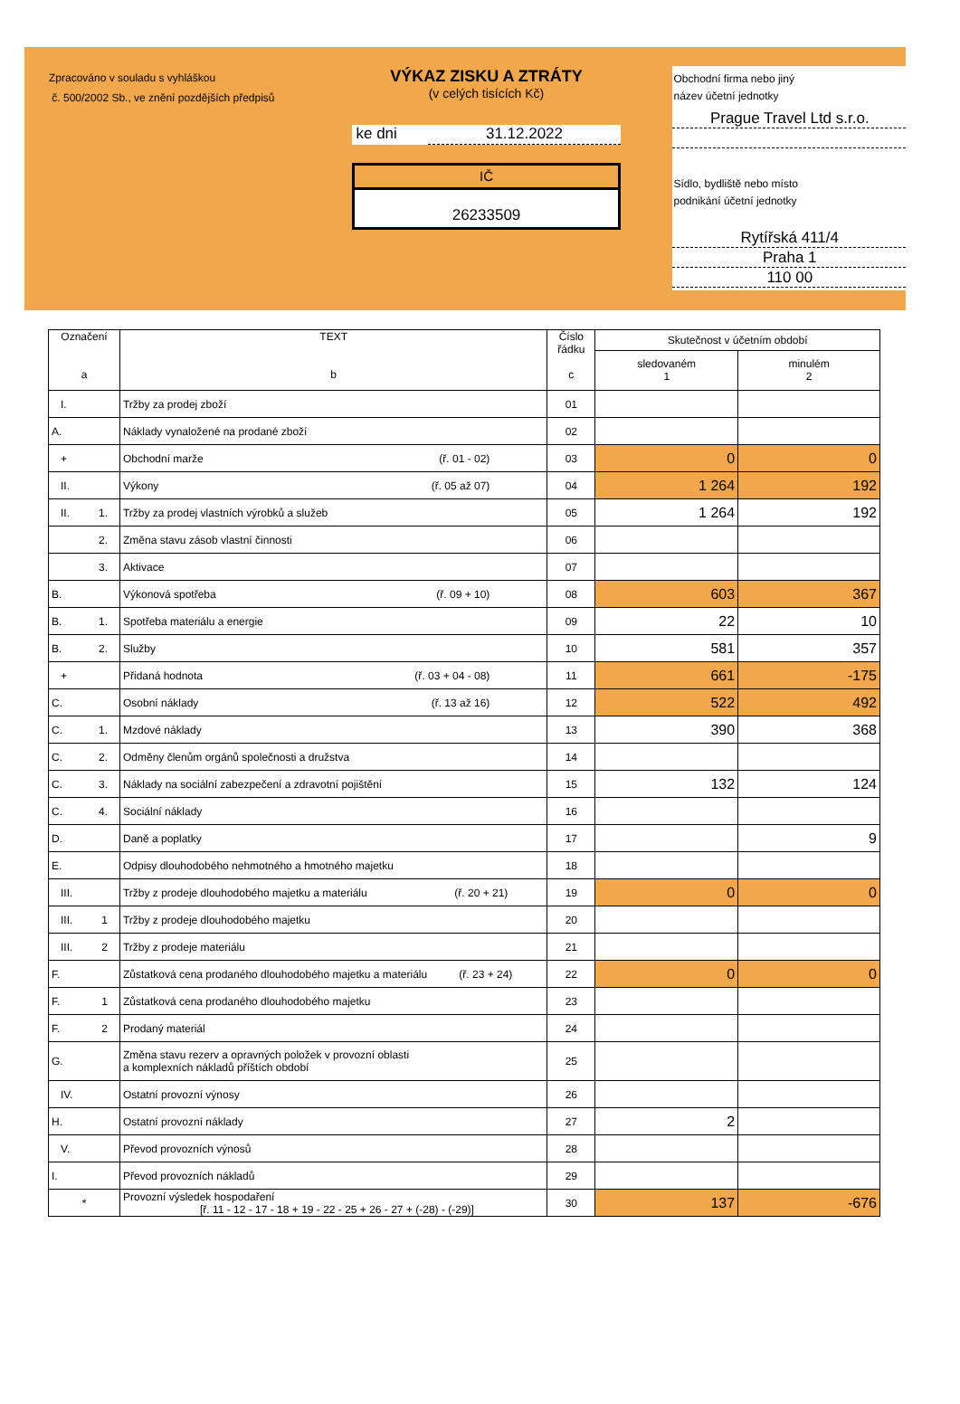Zpracováno v souladu s vyhláškou
č. 500/2002 Sb., ve znění pozdějších předpisů
VÝKAZ ZISKU A ZTRÁTY
(v celých tisících Kč)
ke dni 31.12.2022
IČ
26233509
Obchodní firma nebo jiný
název účetní jednotky
Prague Travel Ltd s.r.o.
Sídlo, bydliště nebo místo
podnikání účetní jednotky
Rytířská 411/4
Praha 1
110 00
| Označení a | TEXT b | Číslo řádku c | Skutečnost v účetním období | |
| --- | --- | --- | --- | --- |
| | | | sledovaném 1 | minulém 2 |
| I. | Tržby za prodej zboží | 01 | | |
| A. | Náklady vynaložené na prodané zboží | 02 | | |
| + | Obchodní marže (ř. 01 - 02) | 03 | 0 | 0 |
| II. | Výkony (ř. 05 až 07) | 04 | 1 264 | 192 |
| II. 1. | Tržby za prodej vlastních výrobků a služeb | 05 | 1 264 | 192 |
| 2. | Změna stavu zásob vlastní činnosti | 06 | | |
| 3. | Aktivace | 07 | | |
| B. | Výkonová spotřeba (ř. 09 + 10) | 08 | 603 | 367 |
| B. 1. | Spotřeba materiálu a energie | 09 | 22 | 10 |
| B. 2. | Služby | 10 | 581 | 357 |
| + | Přidaná hodnota (ř. 03 + 04 - 08) | 11 | 661 | -175 |
| C. | Osobní náklady (ř. 13 až 16) | 12 | 522 | 492 |
| C. 1. | Mzdové náklady | 13 | 390 | 368 |
| C. 2. | Odměny členům orgánů společnosti a družstva | 14 | | |
| C. 3. | Náklady na sociální zabezpečení a zdravotní pojištění | 15 | 132 | 124 |
| C. 4. | Sociální náklady | 16 | | |
| D. | Daně a poplatky | 17 | | 9 |
| E. | Odpisy dlouhodobého nehmotného a hmotného majetku | 18 | | |
| III. | Tržby z prodeje dlouhodobého majetku a materiálu (ř. 20 + 21) | 19 | 0 | 0 |
| III. 1 | Tržby z prodeje dlouhodobého majetku | 20 | | |
| III. 2 | Tržby z prodeje materiálu | 21 | | |
| F. | Zůstatková cena prodaného dlouhodobého majetku a materiálu (ř. 23 + 24) | 22 | 0 | 0 |
| F. 1 | Zůstatková cena prodaného dlouhodobého majetku | 23 | | |
| F. 2 | Prodaný materiál | 24 | | |
| G. | Změna stavu rezerv a opravných položek v provozní oblasti a komplexních nákladů příštích období | 25 | | |
| IV. | Ostatní provozní výnosy | 26 | | |
| H. | Ostatní provozní náklady | 27 | 2 | |
| V. | Převod provozních výnosů | 28 | | |
| I. | Převod provozních nákladů | 29 | | |
| * | Provozní výsledek hospodaření [ř. 11 - 12 - 17 - 18 + 19 - 22 - 25 + 26 - 27 + (-28) - (-29)] | 30 | 137 | -676 |